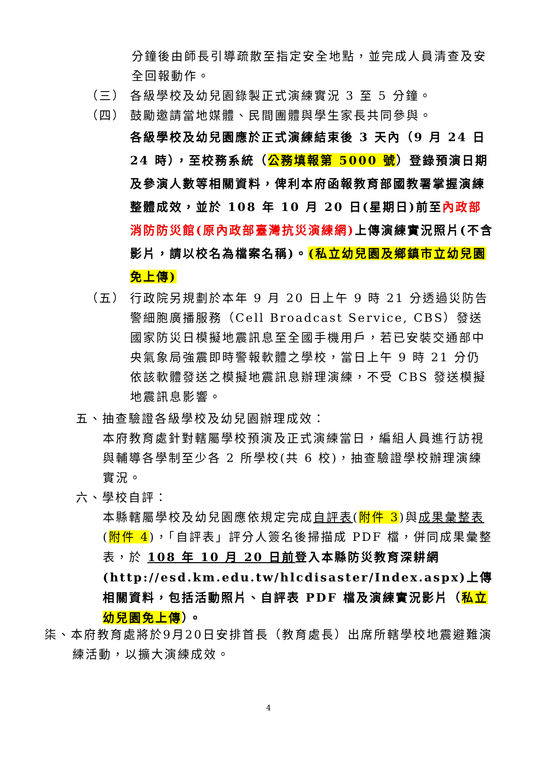分鐘後由師長引導疏散至指定安全地點，並完成人員清查及安全回報動作。
（三） 各級學校及幼兒園錄製正式演練實況 3 至 5 分鐘。
（四） 鼓勵邀請當地媒體、民間團體與學生家長共同參與。
各級學校及幼兒園應於正式演練結束後 3 天內（9 月 24 日 24 時），至校務系統（公務填報第 5000 號）登錄預演日期及參演人數等相關資料，俾利本府函報教育部國教署掌握演練整體成效，並於 108 年 10 月 20 日(星期日)前至內政部消防防災館(原內政部臺灣抗災演練網) 上傳演練實況照片(不含影片，請以校名為檔案名稱)。(私立幼兒園及鄉鎮市立幼兒園免上傳)
（五） 行政院另規劃於本年 9 月 20 日上午 9 時 21 分透過災防告警細胞廣播服務（Cell Broadcast Service, CBS）發送國家防災日模擬地震訊息至全國手機用戶，若已安裝交通部中央氣象局強震即時警報軟體之學校，當日上午 9 時 21 分仍依該軟體發送之模擬地震訊息辦理演練，不受 CBS 發送模擬地震訊息影響。
五、抽查驗證各級學校及幼兒園辦理成效：
本府教育處針對轄屬學校預演及正式演練當日，編組人員進行訪視與輔導各學制至少各 2 所學校(共 6 校)，抽查驗證學校辦理演練實況。
六、學校自評：
本縣轄屬學校及幼兒園應依規定完成自評表(附件 3)與成果彙整表(附件 4)，「自評表」評分人簽名後掃描成 PDF 檔，併同成果彙整表，於 108 年 10 月 20 日前 登入本縣防災教育深耕網(http://esd.km.edu.tw/hlcdisaster/Index.aspx)上傳相關資料，包括活動照片、自評表 PDF 檔及演練實況影片（私立幼兒園免上傳）。
柒、本府教育處將於9月20日安排首長（教育處長）出席所轄學校地震避難演練活動，以擴大演練成效。
4